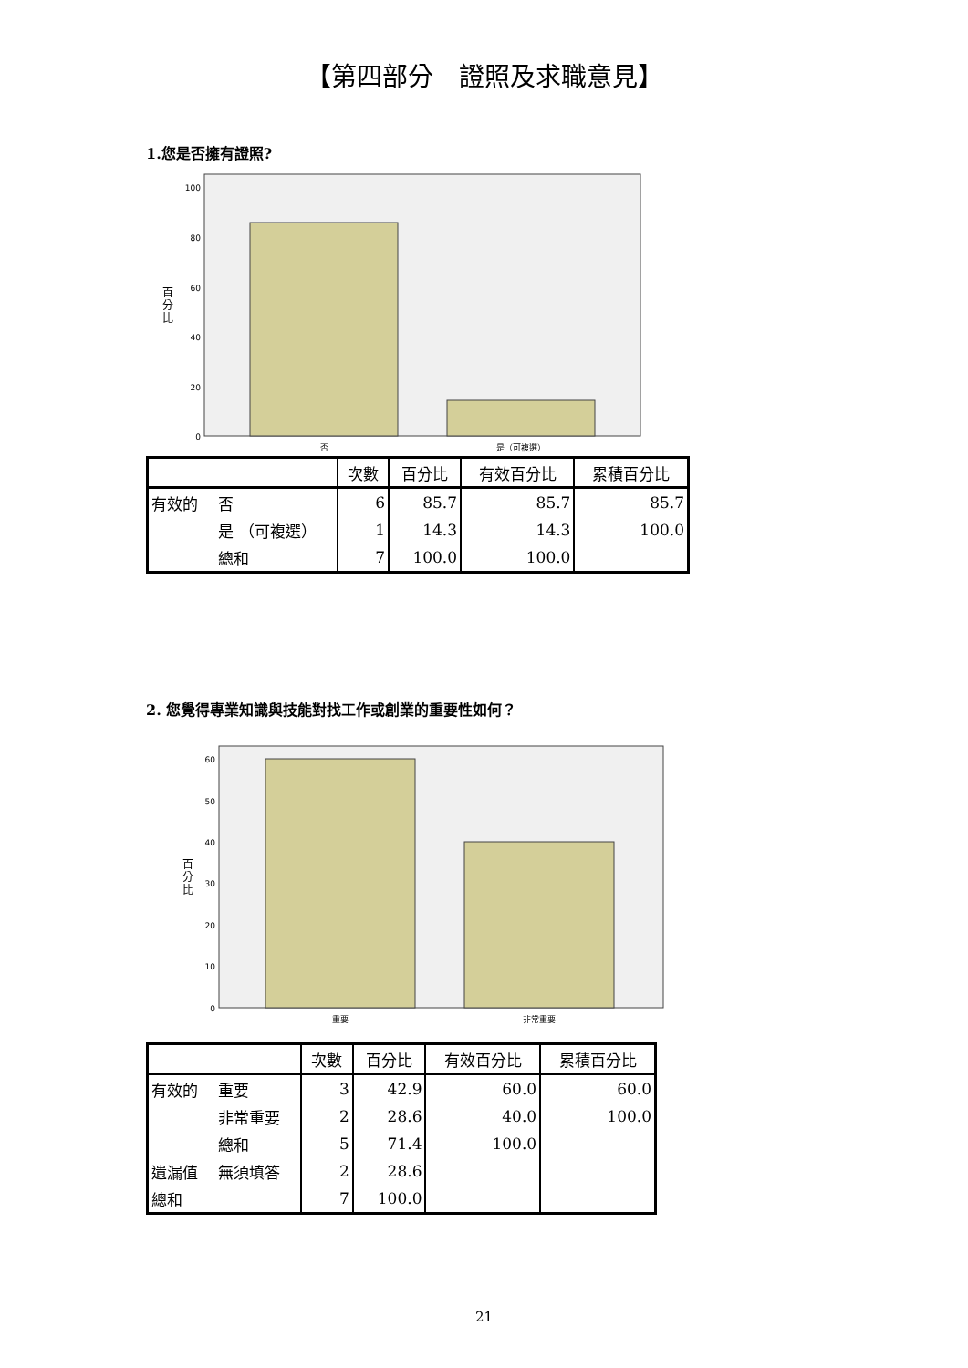【第四部分　證照及求職意見】
1.您是否擁有證照?
100
80
60
40
20
0
否
是（可複選）
百
分
比
| | 次數 | 百分比 | 有效百分比 | 累積百分比 |
| --- | --- | --- | --- | --- |
| 有效的 否 | 6 | 85.7 | 85.7 | 85.7 |
| 是 （可複選） | 1 | 14.3 | 14.3 | 100.0 |
| 總和 | 7 | 100.0 | 100.0 | |
2. 您覺得專業知識與技能對找工作或創業的重要性如何？
60
50
40
30
20
10
0
重要
非常重要
百
分
比
| | 次數 | 百分比 | 有效百分比 | 累積百分比 |
| --- | --- | --- | --- | --- |
| 有效的 重要 | 3 | 42.9 | 60.0 | 60.0 |
| 非常重要 | 2 | 28.6 | 40.0 | 100.0 |
| 總和 | 5 | 71.4 | 100.0 | |
| 遺漏值 無須填答 | 2 | 28.6 | | |
| 總和 | 7 | 100.0 | | |
21